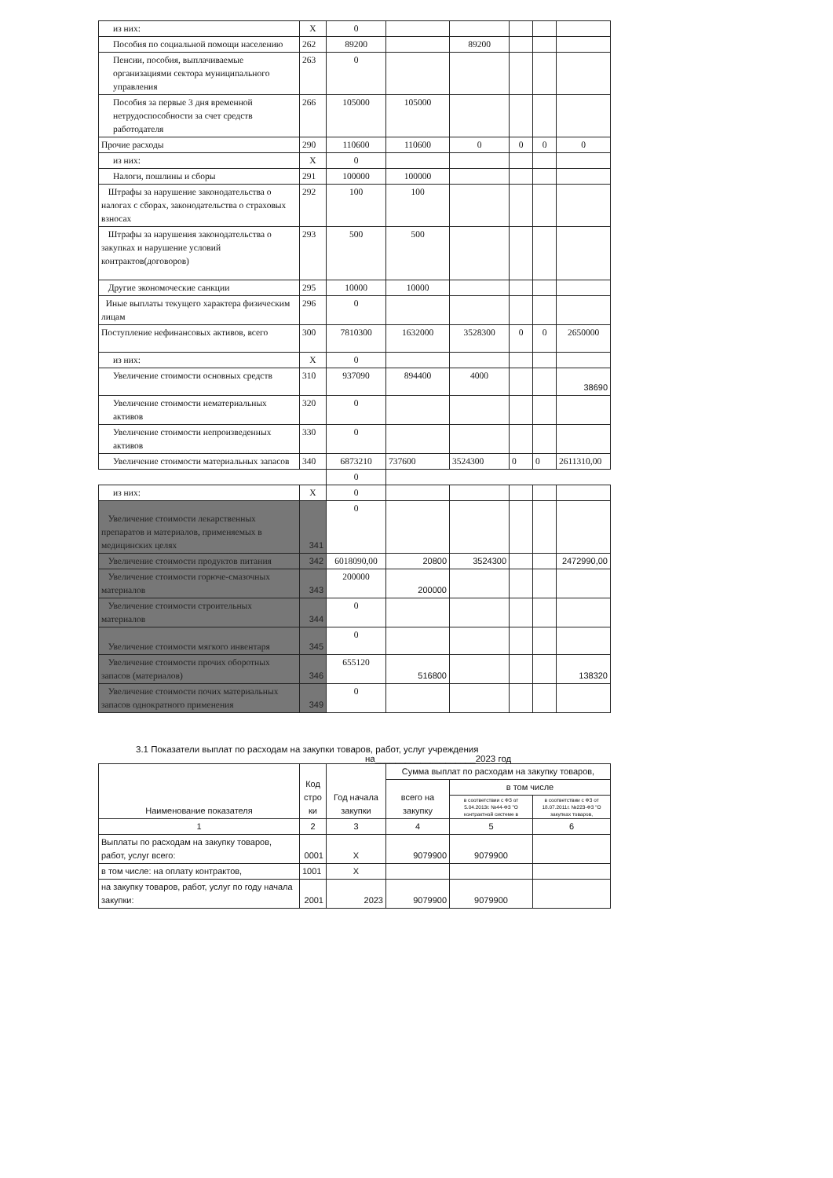| из них: | X | 0 | | | | | |
| Пособия по социальной помощи населению | 262 | 89200 | | 89200 | | | |
| Пенсии, пособия, выплачиваемые организациями сектора муниципального управления | 263 | 0 | | | | | |
| Пособия за первые 3 дня временной нетрудоспособности за счет средств работодателя | 266 | 105000 | 105000 | | | | |
| Прочие расходы | 290 | 110600 | 110600 | 0 | 0 | 0 | 0 |
| из них: | X | 0 | | | | | |
| Налоги, пошлины и сборы | 291 | 100000 | 100000 | | | | |
| Штрафы за нарушение законодательства о налогах с сборах, законодательства о страховых взносах | 292 | 100 | 100 | | | | |
| Штрафы за нарушения законодательства о закупках и нарушение условий контрактов(договоров) | 293 | 500 | 500 | | | | |
| Другие экономоческие санкции | 295 | 10000 | 10000 | | | | |
| Иные выплаты текущего характера физическим лицам | 296 | 0 | | | | | |
| Поступление нефинансовых активов, всего | 300 | 7810300 | 1632000 | 3528300 | 0 | 0 | 2650000 |
| из них: | X | 0 | | | | | |
| Увеличение стоимости основных средств | 310 | 937090 | 894400 | 4000 | | | 38690 |
| Увеличение стоимости нематериальных активов | 320 | 0 | | | | | |
| Увеличение стоимости непроизведенных активов | 330 | 0 | | | | | |
| Увеличение стоимости материальных запасов | 340 | 6873210 | 737600 | 3524300 | 0 | 0 | 2611310,00 |
| | | 0 | | | | | |
| из них: | X | 0 | | | | | |
| Увеличение стоимости лекарственных препаратов и материалов, применяемых в медицинских целях | 341 | 0 | | | | | |
| Увеличение стоимости продуктов питания | 342 | 6018090,00 | 20800 | 3524300 | | | 2472990,00 |
| Увеличение стоимости горюче-смазочных материалов | 343 | 200000 | 200000 | | | | |
| Увеличение стоимости строительных материалов | 344 | 0 | | | | | |
| Увеличение стоимости мягкого инвентаря | 345 | 0 | | | | | |
| Увеличение стоимости прочих оборотных запасов (материалов) | 346 | 655120 | 516800 | | | | 138320 |
| Увеличение стоимости почих материальных запасов однократного применения | 349 | 0 | | | | | |
3.1 Показатели выплат по расходам на закупки товаров, работ, услуг учреждения
на____________________2023 год
| Наименование показателя | Код стро ки | Год начала закупки | Сумма выплат по расходам на закупку товаров, | | |
| | | | всего на закупку | в том числе | |
| | | | | в соответствии с ФЗ от 5.04.2013г. №44-ФЗ "О контрактной системе в | в соответствии с ФЗ от 18.07.2011г. №223-ФЗ "О закупках товаров, |
| 1 | 2 | 3 | 4 | 5 | 6 |
| Выплаты по расходам на закупку товаров, работ, услуг всего: | 0001 | X | 9079900 | 9079900 | |
| в том числе: на оплату контрактов, | 1001 | X | | | |
| на закупку товаров, работ, услуг по году начала закупки: | 2001 | 2023 | 9079900 | 9079900 | |